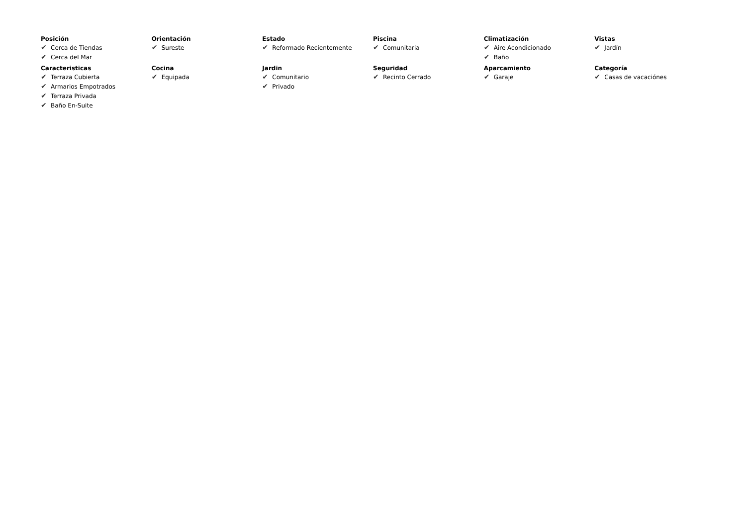Posición
✔ Cerca de Tiendas
✔ Cerca del Mar
Orientación
✔ Sureste
Estado
✔ Reformado Recientemente
Piscina
✔ Comunitaria
Climatización
✔ Aire Acondicionado
✔ Baño
Vistas
✔ Jardín
Caracteristicas
✔ Terraza Cubierta
✔ Armarios Empotrados
✔ Terraza Privada
✔ Baño En-Suite
Cocina
✔ Equipada
Jardin
✔ Comunitario
✔ Privado
Seguridad
✔ Recinto Cerrado
Aparcamiento
✔ Garaje
Categoría
✔ Casas de vacaciónes